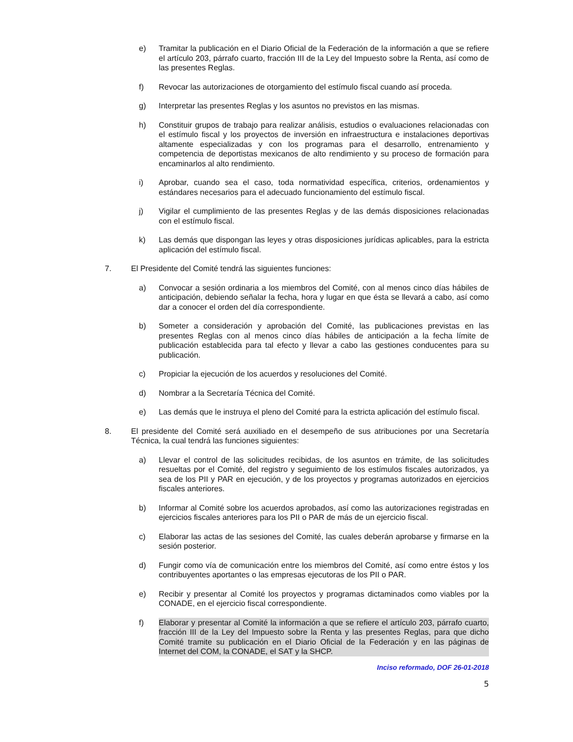e) Tramitar la publicación en el Diario Oficial de la Federación de la información a que se refiere el artículo 203, párrafo cuarto, fracción III de la Ley del Impuesto sobre la Renta, así como de las presentes Reglas.
f) Revocar las autorizaciones de otorgamiento del estímulo fiscal cuando así proceda.
g) Interpretar las presentes Reglas y los asuntos no previstos en las mismas.
h) Constituir grupos de trabajo para realizar análisis, estudios o evaluaciones relacionadas con el estímulo fiscal y los proyectos de inversión en infraestructura e instalaciones deportivas altamente especializadas y con los programas para el desarrollo, entrenamiento y competencia de deportistas mexicanos de alto rendimiento y su proceso de formación para encaminarlos al alto rendimiento.
i) Aprobar, cuando sea el caso, toda normatividad específica, criterios, ordenamientos y estándares necesarios para el adecuado funcionamiento del estímulo fiscal.
j) Vigilar el cumplimiento de las presentes Reglas y de las demás disposiciones relacionadas con el estímulo fiscal.
k) Las demás que dispongan las leyes y otras disposiciones jurídicas aplicables, para la estricta aplicación del estímulo fiscal.
7. El Presidente del Comité tendrá las siguientes funciones:
a) Convocar a sesión ordinaria a los miembros del Comité, con al menos cinco días hábiles de anticipación, debiendo señalar la fecha, hora y lugar en que ésta se llevará a cabo, así como dar a conocer el orden del día correspondiente.
b) Someter a consideración y aprobación del Comité, las publicaciones previstas en las presentes Reglas con al menos cinco días hábiles de anticipación a la fecha límite de publicación establecida para tal efecto y llevar a cabo las gestiones conducentes para su publicación.
c) Propiciar la ejecución de los acuerdos y resoluciones del Comité.
d) Nombrar a la Secretaría Técnica del Comité.
e) Las demás que le instruya el pleno del Comité para la estricta aplicación del estímulo fiscal.
8. El presidente del Comité será auxiliado en el desempeño de sus atribuciones por una Secretaría Técnica, la cual tendrá las funciones siguientes:
a) Llevar el control de las solicitudes recibidas, de los asuntos en trámite, de las solicitudes resueltas por el Comité, del registro y seguimiento de los estímulos fiscales autorizados, ya sea de los PII y PAR en ejecución, y de los proyectos y programas autorizados en ejercicios fiscales anteriores.
b) Informar al Comité sobre los acuerdos aprobados, así como las autorizaciones registradas en ejercicios fiscales anteriores para los PII o PAR de más de un ejercicio fiscal.
c) Elaborar las actas de las sesiones del Comité, las cuales deberán aprobarse y firmarse en la sesión posterior.
d) Fungir como vía de comunicación entre los miembros del Comité, así como entre éstos y los contribuyentes aportantes o las empresas ejecutoras de los PII o PAR.
e) Recibir y presentar al Comité los proyectos y programas dictaminados como viables por la CONADE, en el ejercicio fiscal correspondiente.
f) Elaborar y presentar al Comité la información a que se refiere el artículo 203, párrafo cuarto, fracción III de la Ley del Impuesto sobre la Renta y las presentes Reglas, para que dicho Comité tramite su publicación en el Diario Oficial de la Federación y en las páginas de Internet del COM, la CONADE, el SAT y la SHCP.
Inciso reformado, DOF 26-01-2018
5